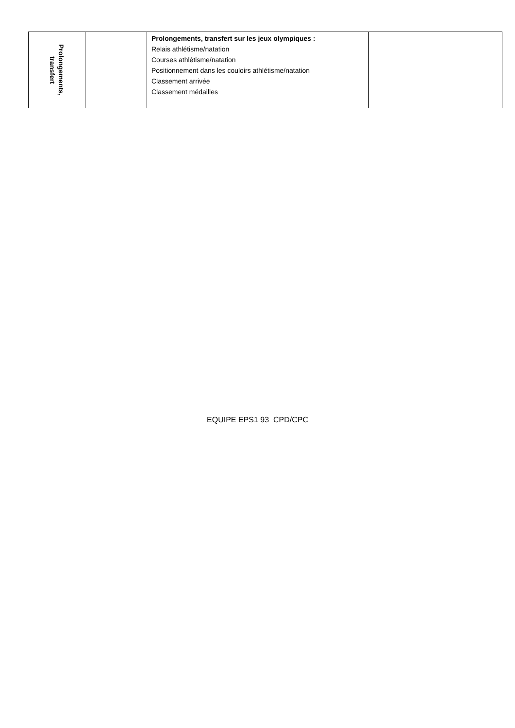| Prolongements, transfert | | Prolongements, transfert sur les jeux olympiques : Relais athlétisme/natation Courses athlétisme/natation Positionnement dans les couloirs athlétisme/natation Classement arrivée Classement médailles | |
EQUIPE EPS1 93 CPD/CPC